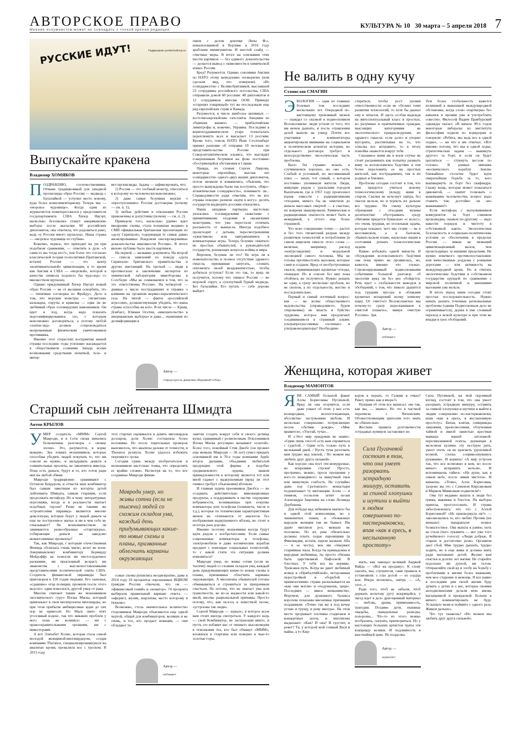АВТОРСКОЕ ПРАВО
Мнение колумнистов может не совпадать с точкой зрения редакции
КУЛЬТУРА № 10 30 марта – 5 апреля 2018 7
РУССКИЕ ИДУТ! Подвышкин portal-kultura.ru
Выпускайте кракена
Владимир ХОМЯКОВ
ПОЗДРАВЛЯЮ, соотечественники. Отныне традиционный для западной пропаганды образ России — медведь с балалайкой — уступил место новому, куда более комплиментарному. Теперь мы — «морское чудовище». Когда один из журналистов поинтересовался у представителя госдепартамента США Хизер Науэрт, насколько безопаснее станут американские выборы после высылки 60 российских дипломатов, она ответила, что радоваться рано, ведь «у России много щупалец». Наша страна — «морское чудовище из глубин».
Конечно, первое, что приходит на ум при подобном сравнении, — ответить в духе «А сами-то вы тогда кто?», тем более что согласно классической теории геополитики (британской, кстати) Россия — это центр «континентальной» цивилизации, в то время как Англия и США — «морской», которой в качестве символа подошло бы чудо-юдо со множеством щупалец.
Однако придуманный Хизер Науэрт новый образ России — не от желания оскорбить, это — типичная «оговорка по Фрейду». Дело в том, что морские монстры — гигантские кальмары, спруты и кракены — едва ли не любимый образ голливудских киноншиков. Он идет в ход, когда надо показать персонифицированное зло, с которым невозможно договориться, а потому любой «хеппи-энд» должен сопровождаться непременным физическим уничтожением противника.
Именно этот стереотип восприятия нашей страны последние годы усиленно насаждается в общественном сознании Запада всеми возможными средствами печатной, теле- и интер-
нет-пропаганды. Задача — зафиксировать, что:
1) Россия — это злобный монстр, относиться к которому по-человечески невозможно;
2) даже самая безумная версия о «преступлениях» России достоверна (почему — см. п. 1);
3) любые действия в отношении России правомочны и допустимы (почему — см. п. 2).
Примером того, насколько удачно идет внедрение схемы, стала попавшая недавно в СМИ официальная британская презентация по «делу Скрипаля», содержащая те самые давно анонсированные Лондоном «неопровержимые доказательства виновности России». В итоге явлено публике было шесть картинок.
На первой — название документа. На второй — список заявлений по поводу «дела Скрипаля» британского правительства и других инстанций. На третьей — люди в противогазах и заключение экспертов из химической лаборатории минобороны в Солсбери: «Мы не сомневаемся в том, что за это ответственна Россия». На четвертой — данные о числе пострадавших и справка о влиянии на организм нервно-паралитического газа. На пятой — факты «российской агрессии», долженствующие убедить, что наша страна «способна на всё». В их числе — Крым, Донбасс, Южная Осетия, «вмешательство в американские выборы» и даже... «кампания по дезинформации в
связи с делом девочки Лизы Ф.», изнасилованной в Берлине в 2016 году арабским иммигрантом. И шестой слайд — ответные меры. В итоге на основании этих шести картинок — без единого доказательства — делается вывод о «виновности в химической атаке» России.
Бред? Разумеется. Однако союзники Англии по НАТО этому немедленно «поверили» (или сделали вид, что поверили). «Из солидарности» с Великобританией, выславшей 23 сотрудника российского посольства, США отправили домой 60 россиян: 48 дипломатов и 12 сотрудников миссии ООН. Примеру «старших товарищей» тут же последовали еще ряд европейских стран и Канада.
Разумеется, в числе наиболее активных — восточноевропейские сателлиты Америки из «бывших наших» — прибалтийские лимитрофы и, конечно, Украина. Последняя в верноподданническом угаре попыталась переплюнуть всех и высылает 13 россиян. Кроме того, генсек НАТО Йенс Столтенберг принял решение об отправке 10 человек из представительства России при Североатлантическом альянсе, что выглядит совершенным безумием на фоне постоянно обостряющейся обстановки в Сирии.
Правда, по словам Сергея Лаврова, некоторые европейцы, выслав «из солидарности» одного-двух наших дипломатов, потом звонили и извинялись, объясняя, что просто вынуждены были так поступить. «Евро-атлантическая солидарность», понимаете ли... Справедливости ради отметим, что не все страны покорно решили «идти в ногу»: десять государств выдворять россиян отказались.
Наши западные партнеры настолько увлеклись голливудскими сюжетами с примитивными злодеями и океанскими монстрами, что уже перестали отличать реальность от вымысла. Иногда подобное происходит с детьми, пересмотревшими «ужастиков» или заигравшимися в компьютерные игры. Теперь безумие охватило не простых обывателей, а руководителей государств, решающих вопросы войны и мира.
Впрочем, безумие ли это? Не игра ли в помешательство и полное отсутствие здравого смысла, призванная запугать, сломать оппонента своей неадекватностью, чтобы добиться уступок? Если это так, то вряд ли получится, потому что символ России — не морской спрут, а сухопутный бурый медведь. Без балалайки. Его пугать — себе дороже выйдет.
Автор —
сопредседатель движения «Народный Собор»
Старший сын лейтенанта Шмидта
Антон КРЫЛОВ
УМЕР создатель «МММ» Сергей Мавроди, и в Сети снова начались бесконечные разговоры о «конце эпохи». Это, разумеется, в корне неверно. Эра ловких мошенников, которые способны убедить людей покупать то, что им совсем не нужно, и вкладывать деньги в сомнительные проекты, не закончится никогда. Пока есть деньги, будут и те, кто готов ради них на любой обман.
Мавроди традиционно сравнивают с Остапом Бендером, и отчасти наш комбинатор был самым заметным из когорты детей лейтенанта Шмидта, самым старшим, если продолжать метафору. Но к чему литературные персонажи, когда и в реальности хватает подобных героев? Разве не такими же «строителями пирамид» являются многие девелоперы, которые берут у людей деньги за еще не построенное жилье и ни в чем себе не отказывают? Не мошенничеством ли занимаются разнообразные «стартаперы», собирающие деньги на заведомо невыполнимые прожекты?
Так, как Мавроди, с которым отечественная Фемида обошлась очень мягко, везет не всем. Американскому комбинатору Бернарду Мейдоффу не помогли ни чистосердечное раскаяние, ни преклонный возраст, ни знакомства с высокопоставленными представителями политической элиты США. Создатель финансовой пирамиды был приговорен к 150 годам тюрьмы. Его сыновья, «сдавшие» отца полиции, прожили после этого недолго: один повесился, другой умер от рака.
Многие считают таким же мошенником «космического гуру» Илона Маска, который привлекает в свои мегапроекты миллиарды, но при этом прибыли амбициозные идеи до сих пор не приносят. Но Маск свято чтит уголовный кодекс, так что никаких проблем у него пока не возникло — ни с правоохранительными органами, ни с инвесторами.
А вот Элизабет Холмс, которая стала самой молодой женщиной-миллиардером, создав компанию Theranos, специализировавшуюся на анализах крови, провалила все с треском. В 2015 году
этот стартап оценивался в девять миллиардов долларов, доля Холмс составляла более половины. Но после тщательных проверок выяснилось, что анализы далеки от точности, и Theranos рухнула. Холмс удалось избежать тюремного срока.
Сегодня грань между изобретателем и мошенником настолько тонка, что определить ее крайне сложно. Несмотря на то, что все созданные Мавроди финан-
Мавроди умер, но живы сотни (если не тысячи) людей со схожим складом ума, каждый день придумывающих какие-то новые схемы и планы, призванные облегчить карманы окружающих
совые схемы рушились неоднократно, даже в 2014 году 16 процентов опрошенных ВЦИОМ граждан России отвечали, что он — «финансовый гений» и «новатор». 74 процента выбирали правильный вариант ответа — «аферист, жулик, шарлатан, место которому в тюрьме».
Возможно, столь значительное количество сторонников Мавроди объясняется еще одной чертой, общей для комбинаторов, великих и не очень, и тех, кто продает новации, — они обладают та-
лантом создать вокруг себя и своего детища культ, сравнимый с религиозным. Поклонников Илона Маска регулярно называют «сектой». Более того, покойный Стив Джобс (он прожил еще меньше Мавроди — 56 лет) сумел придать основанной им в 70-е годы компании Apple второе дыхание, объединив любителей продукции этой фирмы в подобие средневекового ордена, знаком принадлежности к которому является тот или иной гаджет с надкушенным (вряд ли этот символ требует объяснения) яблоком.
И главная задача преемников Джобса — не создавать действительно инновационные продукты, а поддерживать в пастве ощущение избранности, возникающее при покупке компьютера или телефона (планшета, часов и т.д.), которые по техническим характеристикам ничем не отличаются от аналогов без изображения надкушенного яблока, но стоят в полтора раза дороже.
Именно поэтому мошенники всегда будут идти рядом с изобретателями. Если самые современные компьютеры и телефоны, электромобили и даже космические корабли продают с помощью социальных технологий, то с какой стати эта ситуация должна измениться?
Мавроди умер, но живы сотни (если не тысячи) людей со схожим складом ума, каждый день придумывающих какие-то новые схемы и планы, призванные облегчить карманы окружающих. А миллионы обывателей готовы обманываться и стремиться за призрачным счастьем. Не потому, что не хватает ума или грамотности, не из-за жадности или какой-то иной, вполне рациональной причины. Просто потому, что, как пелось в известной песне, «устроены так люди».
Сергей Мавроди — зеркало, в которое всем нам стоит иногда смотреться. У каждого ведь — свой Комбинатор, не застрахован никто, и пусть это избавит нас от лишнего высокомерия в отношении тех, кто был обманут «МММ», вложился в стартапы или поверил в чью-то золотые горы.
Автор —
публицист
Не валить в одну кучу
Станислав СМАГИН
ЭКОЛОГИЯ — одна из главных болевых тем последних нескольких лет. Очередной по-настоящему тревожный звонок — скандал со свалкой в подмосковном Волоколамске: люди устали от того, что им нечем дышать, и после отравления детей вышли на улицу. Почти все участники и комментаторы акцентировали внимание на социальном и политическом аспектах истории, но отдельного разговора требует и непосредственно экологическая часть проблемы.
Было бы странно искать в случившемся хорошее, но оно есть. Слабый и условный, но несомненный плюс — запах, тот самый, о котором постоянно упоминали жители. Люди, живущие рядом с уральским городом Кыштымом, где в 1957 году произошел взрыв емкости с радиационными отходами, ничего бы не заметили до начала массовых смертей — к счастью, их вовремя эвакуировали. Химическая и радиационная опасность может быть и невидимой, а оттого еще более страшной.
Что ясно совершенно точно — растет и без того гигантский разрыв между развитием технологий и потребления (в самом широком смысле этого слова — включая, например, расход электроэнергии) и моральной эволюцией самого человека. Мы не готовы противостоять вызовам, которые сами и создаем. Вред от необустроенных свалок, принимающих ядовитые отходы, очевиден. Но и совсем без них пока обойтись не получится. Нужно решать не одну, а сразу несколько проблем, но не скопом, а по отдельности, жестко и последовательно.
Первый и самый логичный вопрос: как — на волне общественного недовольства (справедливого, будем откровенны) не впасть в буйство луддизма, которое нам предлагают соединившиеся в странный альянс ультрапрогрессивные «зеленые» и ультраконсерваторы? Необходимо
стараться, чтобы рост уровня ответственности если не обгонял темп развития технологий, то хотя бы дышал ему в затылок. И здесь особая надежда на интеллектуальный класс и простых, но разумных и прагматичных граждан, мыслящих категориями не экологического прекраснодушия, но здравого смысла: если долго и упорно мусорить, рассчитывая на то, что «свалка все исправит», то в итоге помойка окажется вокруг тебя.
Сказанное нами ни в коем случае не стоит расценивать как попытку размыть вину за волоколамское бедствие и тем более переложить ее на простых жителей, как пострадавших, так и их родных и близких.
Проблема сегодня состоит в том, что нам придется учиться новому технологическому укладу, живя в старом. Свалки не исчезнут завтра, без свалок нельзя, но и терпеть их дальше все труднее. На смену культуры обращения с отходами нужны десятилетия: обустраивать среду обитания придется буквально «с колес», это очень трудная, но посильная задача, которая покажет, чего мы стоим — не в мессианском, а в бытовом, обывательском плане, насколько нация в состоянии решать технологические задачи.
Важно избежать одной напасти. В обсуждении волоколамского бедствия она пока прямо не проявилась, но, кажется, именно что «пока». Спровоцированный подмосковными событиями большой разговор об экологии вряд ли без нее обойдется. Речь идет о глобальности выводов и обобщений, о том, что тяжело дышится под грудами мусора и облаками ядовитых испарений всему земному шару. От «чистого Волоколамска» мы почему-то сразу перескакиваем к «чистой планете», минуя «чистую Россию». Зря.
Автор —
публицист
Тем более глобальность кажется излишней в нынешней международной обстановке, когда слово «партнеры» без кавычек и иронии уже и употреблять совестно. Философ Вадим Цымбурский однажды сказал: «В начале 90-х годов некоторые либералы из института философии ходили по коридорам и говорили: «Ребята, мы ведь все в одной лодке», — на что я им отвечал: «Вот именно потому, что мы в одной лодке, стратегическая задача — выкинуть другого за борт, и если он будет цепляться — стукнуть веслом по голове». В рамках экипажа «космического корабля Земля» ближайшее столетие будет идти свирепейшая борьба за то, кого вышвырнуть за борт без скафандра. Скажу вещь, которая может показаться диковатой, — хватит толковать о выживании человечества, вопрос надо ставить так: достойно ли оно выживания?»
Если метафора с выталкиванием конкурентов за борт слишком кровожадна, скажем по-другому — надо навести порядок и чистоту в собственной каюте. Экологическая безопасность и социально-политические условия ее обеспечения в пределах России — никак не меньший цивилизационный вызов, чем происходящее за нашими пределами. Не нужно извечного противопоставления: или качественные роддома с ровными дорогами — или активность на международной арене. Но и считать экологические бедствия в собственном государстве ерундой по сравнению с мировой политикой и внешними вызовами уже нельзя.
В итоге перед нами сегодня стоит простая последовательность. Нужно начать решать точечные региональные проблемы (одним Подмосковьем дело не ограничивается), держа в уме сложный переход к новой культуре и при этом не впадая в грех обобщений.
Женщина, которая живет
Владимир МАМОНТОВ
Я НЕ САМЫЙ большой фанат Аллы Борисовны Пугачевой. Вряд ли она огорчится, если даже узнает об этом: у нее есть всенародная, всепоглощающая, абсолютно заслуженная любовь. И несколько совершенно потрясающих песен: «Летние дожди», «Мне нравится», «Улетай, туча»...
И «Этот мир придуман не нами»: «Один лишь способ есть нам справиться с судьбой, / Один есть только путь в мельканий дней. / Пусть тучи разогнать нам трудно над землей, / Но можем мы любить друг друга сильней».
Как хорошо она поет эти немудреные, но искренние строки! Просто, прозрачно, нежно, прося прощения у кого-то невидимого за минутный гнев или минутную слабость. Не случайно даже хор Сретенского монастыря подхватывает ту интонацию Аллы — и гимном, госпелом летит песня Александра Зацепина на слова Леонида Дербенева.
Для победы над забвением хватило бы и одной этой композиции, но у знаменитых певиц и обожаемых народом женщин так не бывает. Им дарят миллион роз, меньше не положено. По их реке обязательно должны плыть седые паромщики (в Финляндии, кстати, паром назвали Alla — в ее честь), век им отмеряют старинные часы. Когда ты примадонна и народная любимица, ты просто обязана быть царственной. Пафосной. В блестках. У тебя все на нервяке. Тревожен путь. Когда не дают любимый номер в «Прибалтийской», истерзанная перестройкой и «борьбой с привилегиями» страна раскалывается на «как они могли» и «подумаешь, цаца». Последних — явное меньшинство. Впрочем, для душевного баланса королеве показаны внезапные признания подданным: «Точно так же я под вечер устаю и грущу, и реву иногда». На этом месте прорывает плотины стадионов и концертных залов, и миллионы выдыхают: «Как? И она? И грустит, и ревет? Та, у которой мой сонный Вася в майке, а то Кир-
коров в перьях, то Галкин в очках? Ревет, прямо как я вчера?»
Пушкин об этом все написал: «не так, как вы, — иначе». Но это в частной переписке с Вяземским. Обожествляющим зрителям того знать не обязательно.
Жесткие правила долговечности эстрадных кумиров заставляют их
Сила Пугачевой состоит в том, что она умеет разорвать эстрадную мишуру, оставить за спиной хлопушки и шутихи и выйти к людям совершенно по-пастернаковски, впав «как в ересь, в неслыханную простоту»
жить, как завещал великий Анджей Вайда — «Всё на продажу». К слову сказать, мы, слушатели, сами правила и установили: с глаз долой — из сердца вон. Вчера молились, завтра — «А, этот...»
Ради того, чтоб не забыли, чтоб держать вольтову дугу искрящейся, у звезд идет в дело драгоценный материал — любовь, драма, привязанность, трагедия. Поздние дети, пышные свадьбы, скандальные разводы, похороны... Что-то из этого можно изобразить, сыграть, притвориться. Но у настоящих больших артистов траты эти взаправду велики. И подлинность в высочайшей цене. Не подделка.
Автор —
журналист
Сила Пугачевой, на мой скромный взгляд, состоит в том, что она умеет разорвать эстрадную мишуру, оставить за спиной хлопушки и шутихи и выйти к людям совершенно по-пастернаковски, впав «как в ересь, в неслыханную простоту». Битая, клятая, семирижды замужняя, превозносимая, облученная тайной и явной завистью крестная мамаша нашей штопаной-перелицованной попсы, держащая в железном кулачке эту пеструю рать, умеет спеть «и не краснеть удушливой волной, слегка соприкоснувшись рукавами». И веришь! «А мир устроен так, что все возможно в нем, но после ничего исправить нельзя». И вспоминаешь тайное. «На душе, как в синем небе, после ливня чистота». И киваешь: «Точно, Алла Борисовна, здорово вы это с Семеном Кирсановым и Марком Минковым подметили!»
Она тут недавно вышла в люди без грима, макияжа и блесток. На выборы пришла, проголосовать. И страна забеспокоилась: что это с Аллой Борисовной? «Не прихворнула ли?» — заволновались те, кто любит. Прочие (их меньше) нацарапали всякое безжалостное. Она вышла к рампе, петь не стала (чего лукавить — нет уже того ручейкового голоса): «Люди добрые. Я старею и достаточно резко. Организм дает сбой. Мне трудно дышать, трудно ходить, но я еще жива и должна жить ради маленьких детей. Желаю вам счастья и долгих лет жизни. Не старейте подольше ни душой, ни телом. Отправляйте свой яд и злобу на борьбу с проблемами в жизни более важными, чем мое старение и немощь. Я все равно в последние дни своей жизни буду думать о детях и о вас, которые своими аплодисментами делали мою жизнь насыщенной и прекрасной. Больше я ничего комментировать не буду. Услышьте меня и поймите с одного раза. Живем дальше».
Что тут скажешь? «Но можем мы любить друг друга сильней».